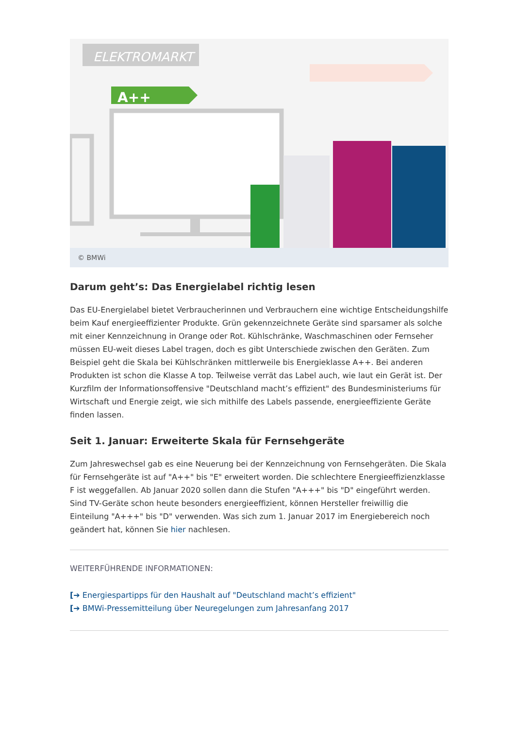ELEKTROMARKT
A++
© BMWi
Darum geht’s: Das Energielabel richtig lesen
Das EU-Energielabel bietet Verbraucherinnen und Verbrauchern eine wichtige Entscheidungshilfe beim Kauf energieeffizienter Produkte. Grün gekennzeichnete Geräte sind sparsamer als solche mit einer Kennzeichnung in Orange oder Rot. Kühlschränke, Waschmaschinen oder Fernseher müssen EU-weit dieses Label tragen, doch es gibt Unterschiede zwischen den Geräten. Zum Beispiel geht die Skala bei Kühlschränken mittlerweile bis Energieklasse A++. Bei anderen Produkten ist schon die Klasse A top. Teilweise verrät das Label auch, wie laut ein Gerät ist. Der Kurzfilm der Informationsoffensive "Deutschland macht’s effizient" des Bundesministeriums für Wirtschaft und Energie zeigt, wie sich mithilfe des Labels passende, energieeffiziente Geräte finden lassen.
Seit 1. Januar: Erweiterte Skala für Fernsehgeräte
Zum Jahreswechsel gab es eine Neuerung bei der Kennzeichnung von Fernsehgeräten. Die Skala für Fernsehgeräte ist auf "A++" bis "E" erweitert worden. Die schlechtere Energieeffizienzklasse F ist weggefallen. Ab Januar 2020 sollen dann die Stufen "A+++" bis "D" eingeführt werden. Sind TV-Geräte schon heute besonders energieeffizient, können Hersteller freiwillig die Einteilung "A+++" bis "D" verwenden. Was sich zum 1. Januar 2017 im Energiebereich noch geändert hat, können Sie hier nachlesen.
WEITERFÜHRENDE INFORMATIONEN:
[➔ Energiespartipps für den Haushalt auf "Deutschland macht’s effizient"
[➔ BMWi-Pressemitteilung über Neuregelungen zum Jahresanfang 2017